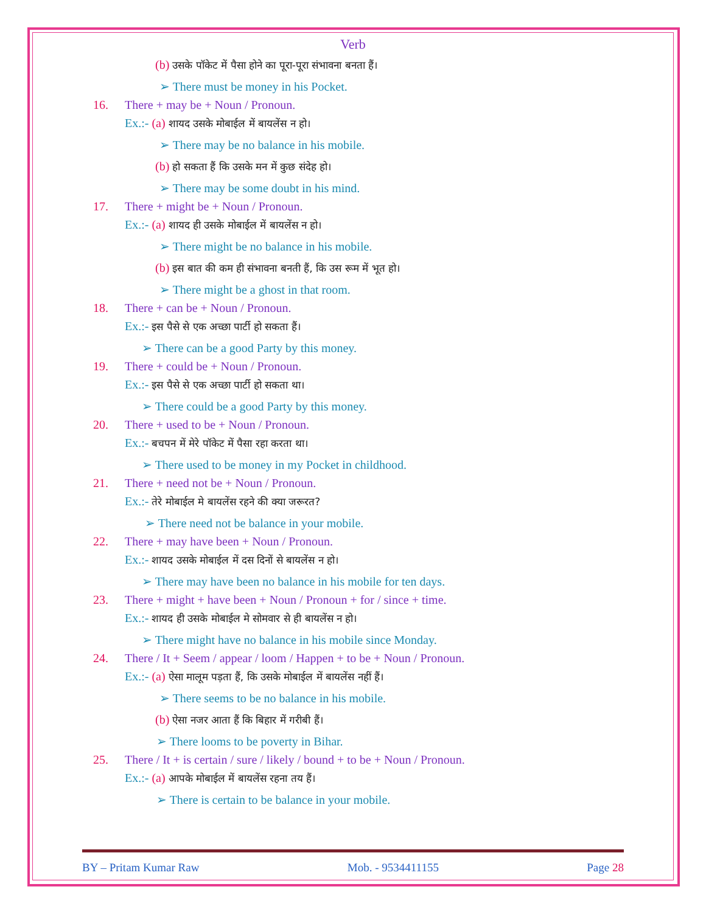Verb
(b) उसके पॉकेट में पैसा होने का पूरा-पूरा संभावना बनता हैं।
➢ There must be money in his Pocket.
16. There + may be + Noun / Pronoun.
Ex.:- (a) शायद उसके मोबाईल में बायलेंस न हो।
➢ There may be no balance in his mobile.
(b) हो सकता हैं कि उसके मन में कुछ संदेह हो।
➢ There may be some doubt in his mind.
17. There + might be + Noun / Pronoun.
Ex.:- (a) शायद ही उसके मोबाईल में बायलेंस न हो।
➢ There might be no balance in his mobile.
(b) इस बात की कम ही संभावना बनती हैं, कि उस रूम में भूत हो।
➢ There might be a ghost in that room.
18. There + can be + Noun / Pronoun.
Ex.:- इस पैसे से एक अच्छा पार्टी हो सकता हैं।
➢ There can be a good Party by this money.
19. There + could be + Noun / Pronoun.
Ex.:- इस पैसे से एक अच्छा पार्टी हो सकता था।
➢ There could be a good Party by this money.
20. There + used to be + Noun / Pronoun.
Ex.:- बचपन में मेरे पॉकेट में पैसा रहा करता था।
➢ There used to be money in my Pocket in childhood.
21. There + need not be + Noun / Pronoun.
Ex.:- तेरे मोबाईल मे बायलेंस रहने की क्या जरूरत?
➢ There need not be balance in your mobile.
22. There + may have been + Noun / Pronoun.
Ex.:- शायद उसके मोबाईल में दस दिनों से बायलेंस न हो।
➢ There may have been no balance in his mobile for ten days.
23. There + might + have been + Noun / Pronoun + for / since + time.
Ex.:- शायद ही उसके मोबाईल मे सोमवार से ही बायलेंस न हो।
➢ There might have no balance in his mobile since Monday.
24. There / It + Seem / appear / loom / Happen + to be + Noun / Pronoun.
Ex.:- (a) ऐसा मालूम पड़ता हैं, कि उसके मोबाईल में बायलेंस नहीं हैं।
➢ There seems to be no balance in his mobile.
(b) ऐसा नजर आता हैं कि बिहार में गरीबी हैं।
➢ There looms to be poverty in Bihar.
25. There / It + is certain / sure / likely / bound + to be + Noun / Pronoun.
Ex.:- (a) आपके मोबाईल में बायलेंस रहना तय हैं।
➢ There is certain to be balance in your mobile.
BY – Pritam Kumar Raw Mob. - 9534411155 Page 28